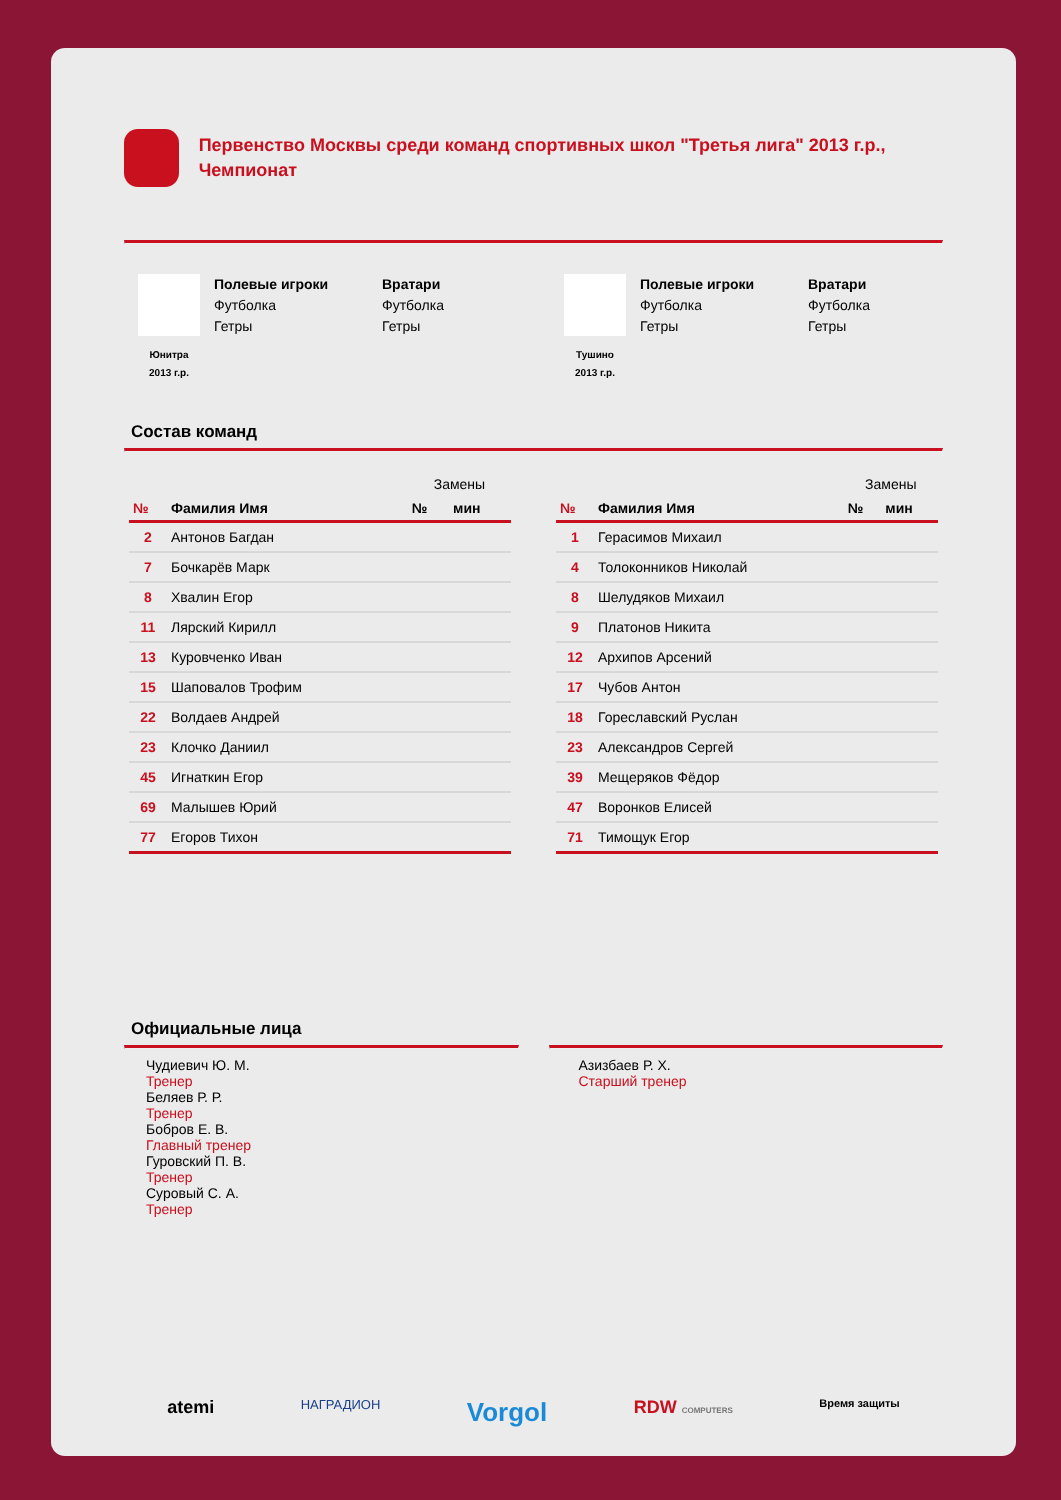Первенство Москвы среди команд спортивных школ "Третья лига" 2013 г.р., Чемпионат
Юнитра
2013 г.р.
Полевые игроки
Футболка
Гетры
Вратари
Футболка
Гетры
Тушино
2013 г.р.
Полевые игроки
Футболка
Гетры
Вратари
Футболка
Гетры
Состав команд
| | | Замены | |
| --- | --- | --- | --- |
| № | Фамилия Имя | № | мин |
| 2 | Антонов Багдан | | |
| 7 | Бочкарёв Марк | | |
| 8 | Хвалин Егор | | |
| 11 | Лярский Кирилл | | |
| 13 | Куровченко Иван | | |
| 15 | Шаповалов Трофим | | |
| 22 | Волдаев Андрей | | |
| 23 | Клочко Даниил | | |
| 45 | Игнаткин Егор | | |
| 69 | Малышев Юрий | | |
| 77 | Егоров Тихон | | |
| | | Замены | |
| --- | --- | --- | --- |
| № | Фамилия Имя | № | мин |
| 1 | Герасимов Михаил | | |
| 4 | Толоконников Николай | | |
| 8 | Шелудяков Михаил | | |
| 9 | Платонов Никита | | |
| 12 | Архипов Арсений | | |
| 17 | Чубов Антон | | |
| 18 | Гореславский Руслан | | |
| 23 | Александров Сергей | | |
| 39 | Мещеряков Фёдор | | |
| 47 | Воронков Елисей | | |
| 71 | Тимощук Егор | | |
Официальные лица
Чудиевич Ю. М.
Тренер
Беляев Р. Р.
Тренер
Бобров Е. В.
Главный тренер
Гуровский П. В.
Тренер
Суровый С. А.
Тренер
Азизбаев Р. Х.
Старший тренер
atemi НАГРАДИОН Vorgol RDW COMPUTERS Время защиты